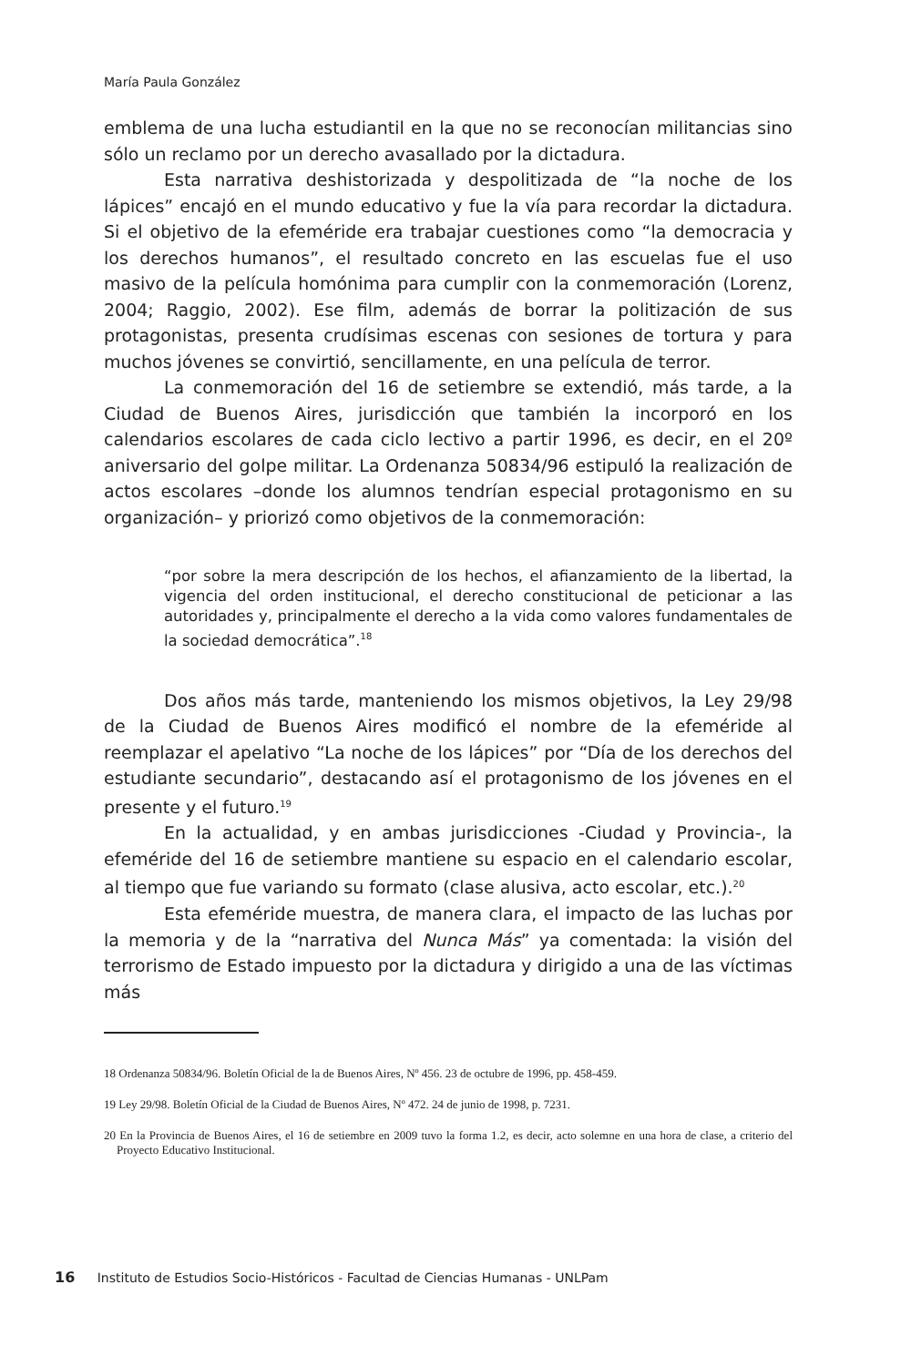María Paula González
emblema de una lucha estudiantil en la que no se reconocían militancias sino sólo un reclamo por un derecho avasallado por la dictadura.
Esta narrativa deshistorizada y despolitizada de “la noche de los lápices” encajó en el mundo educativo y fue la vía para recordar la dictadura. Si el objetivo de la efeméride era trabajar cuestiones como “la democracia y los derechos humanos”, el resultado concreto en las escuelas fue el uso masivo de la película homónima para cumplir con la conmemoración (Lorenz, 2004; Raggio, 2002). Ese film, además de borrar la politización de sus protagonistas, presenta crudísimas escenas con sesiones de tortura y para muchos jóvenes se convirtió, sencillamente, en una película de terror.
La conmemoración del 16 de setiembre se extendió, más tarde, a la Ciudad de Buenos Aires, jurisdicción que también la incorporó en los calendarios escolares de cada ciclo lectivo a partir 1996, es decir, en el 20º aniversario del golpe militar. La Ordenanza 50834/96 estipuló la realización de actos escolares –donde los alumnos tendrían especial protagonismo en su organización– y priorizó como objetivos de la conmemoración:
“por sobre la mera descripción de los hechos, el afianzamiento de la libertad, la vigencia del orden institucional, el derecho constitucional de peticionar a las autoridades y, principalmente el derecho a la vida como valores fundamentales de la sociedad democrática”.<sup>18</sup>
Dos años más tarde, manteniendo los mismos objetivos, la Ley 29/98 de la Ciudad de Buenos Aires modificó el nombre de la efeméride al reemplazar el apelativo “La noche de los lápices” por “Día de los derechos del estudiante secundario”, destacando así el protagonismo de los jóvenes en el presente y el futuro.<sup>19</sup>
En la actualidad, y en ambas jurisdicciones -Ciudad y Provincia-, la efeméride del 16 de setiembre mantiene su espacio en el calendario escolar, al tiempo que fue variando su formato (clase alusiva, acto escolar, etc.).<sup>20</sup>
Esta efeméride muestra, de manera clara, el impacto de las luchas por la memoria y de la “narrativa del Nunca Más” ya comentada: la visión del terrorismo de Estado impuesto por la dictadura y dirigido a una de las víctimas más
18 Ordenanza 50834/96. Boletín Oficial de la de Buenos Aires, Nº 456. 23 de octubre de 1996, pp. 458-459.
19 Ley 29/98. Boletín Oficial de la Ciudad de Buenos Aires, Nº 472. 24 de junio de 1998, p. 7231.
20 En la Provincia de Buenos Aires, el 16 de setiembre en 2009 tuvo la forma 1.2, es decir, acto solemne en una hora de clase, a criterio del Proyecto Educativo Institucional.
16 Instituto de Estudios Socio-Históricos - Facultad de Ciencias Humanas - UNLPam